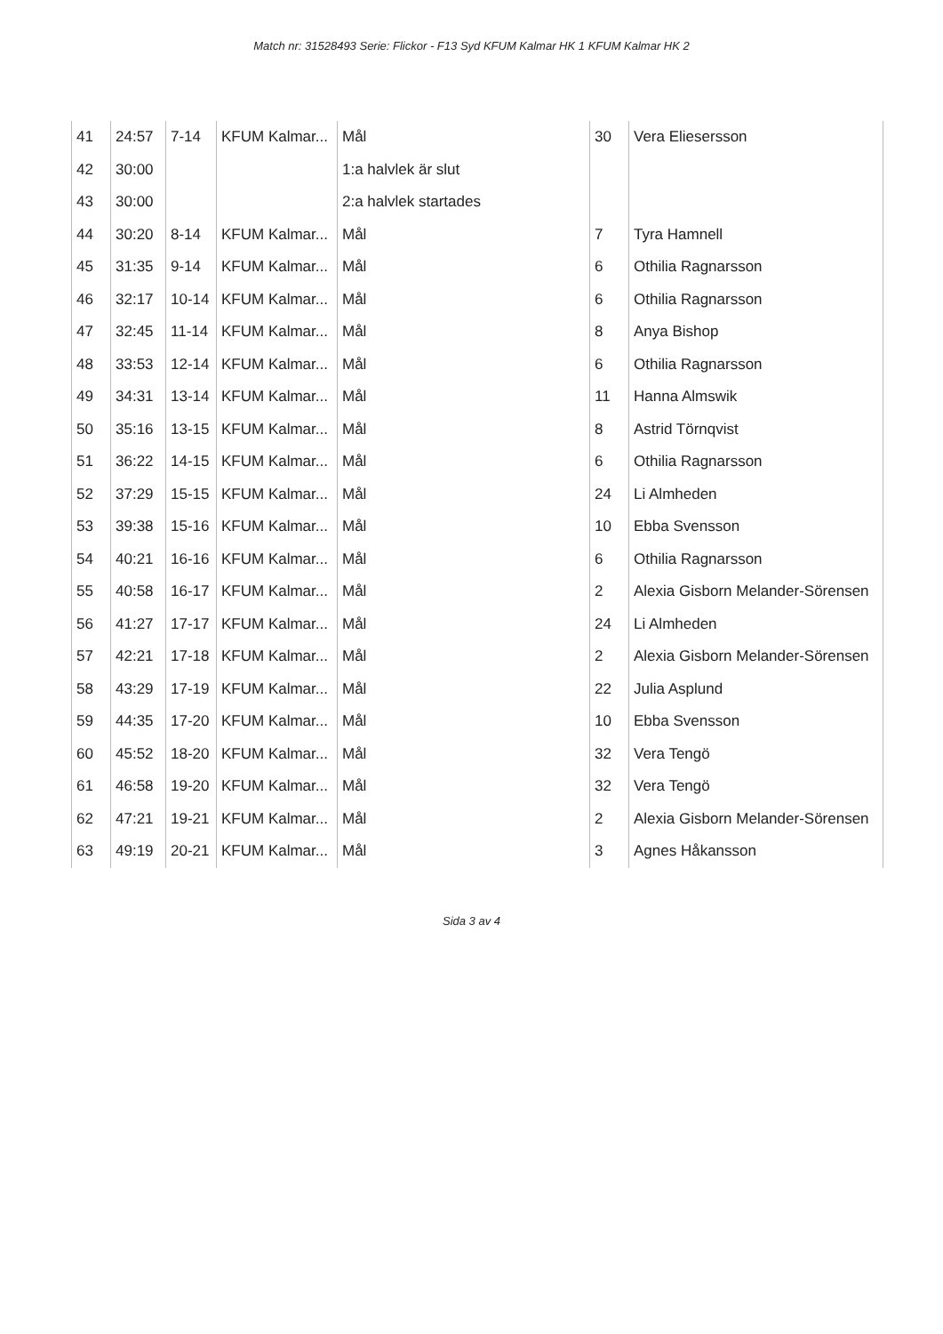Match nr: 31528493 Serie: Flickor - F13 Syd KFUM Kalmar HK 1 KFUM Kalmar HK 2
| 41 | 24:57 | 7-14 | KFUM Kalmar... | Mål | 30 | Vera Eliesersson |
| 42 | 30:00 | | | 1:a halvlek är slut | | |
| 43 | 30:00 | | | 2:a halvlek startades | | |
| 44 | 30:20 | 8-14 | KFUM Kalmar... | Mål | 7 | Tyra Hamnell |
| 45 | 31:35 | 9-14 | KFUM Kalmar... | Mål | 6 | Othilia Ragnarsson |
| 46 | 32:17 | 10-14 | KFUM Kalmar... | Mål | 6 | Othilia Ragnarsson |
| 47 | 32:45 | 11-14 | KFUM Kalmar... | Mål | 8 | Anya Bishop |
| 48 | 33:53 | 12-14 | KFUM Kalmar... | Mål | 6 | Othilia Ragnarsson |
| 49 | 34:31 | 13-14 | KFUM Kalmar... | Mål | 11 | Hanna Almswik |
| 50 | 35:16 | 13-15 | KFUM Kalmar... | Mål | 8 | Astrid Törnqvist |
| 51 | 36:22 | 14-15 | KFUM Kalmar... | Mål | 6 | Othilia Ragnarsson |
| 52 | 37:29 | 15-15 | KFUM Kalmar... | Mål | 24 | Li Almheden |
| 53 | 39:38 | 15-16 | KFUM Kalmar... | Mål | 10 | Ebba Svensson |
| 54 | 40:21 | 16-16 | KFUM Kalmar... | Mål | 6 | Othilia Ragnarsson |
| 55 | 40:58 | 16-17 | KFUM Kalmar... | Mål | 2 | Alexia Gisborn Melander-Sörensen |
| 56 | 41:27 | 17-17 | KFUM Kalmar... | Mål | 24 | Li Almheden |
| 57 | 42:21 | 17-18 | KFUM Kalmar... | Mål | 2 | Alexia Gisborn Melander-Sörensen |
| 58 | 43:29 | 17-19 | KFUM Kalmar... | Mål | 22 | Julia Asplund |
| 59 | 44:35 | 17-20 | KFUM Kalmar... | Mål | 10 | Ebba Svensson |
| 60 | 45:52 | 18-20 | KFUM Kalmar... | Mål | 32 | Vera Tengö |
| 61 | 46:58 | 19-20 | KFUM Kalmar... | Mål | 32 | Vera Tengö |
| 62 | 47:21 | 19-21 | KFUM Kalmar... | Mål | 2 | Alexia Gisborn Melander-Sörensen |
| 63 | 49:19 | 20-21 | KFUM Kalmar... | Mål | 3 | Agnes Håkansson |
Sida 3 av 4